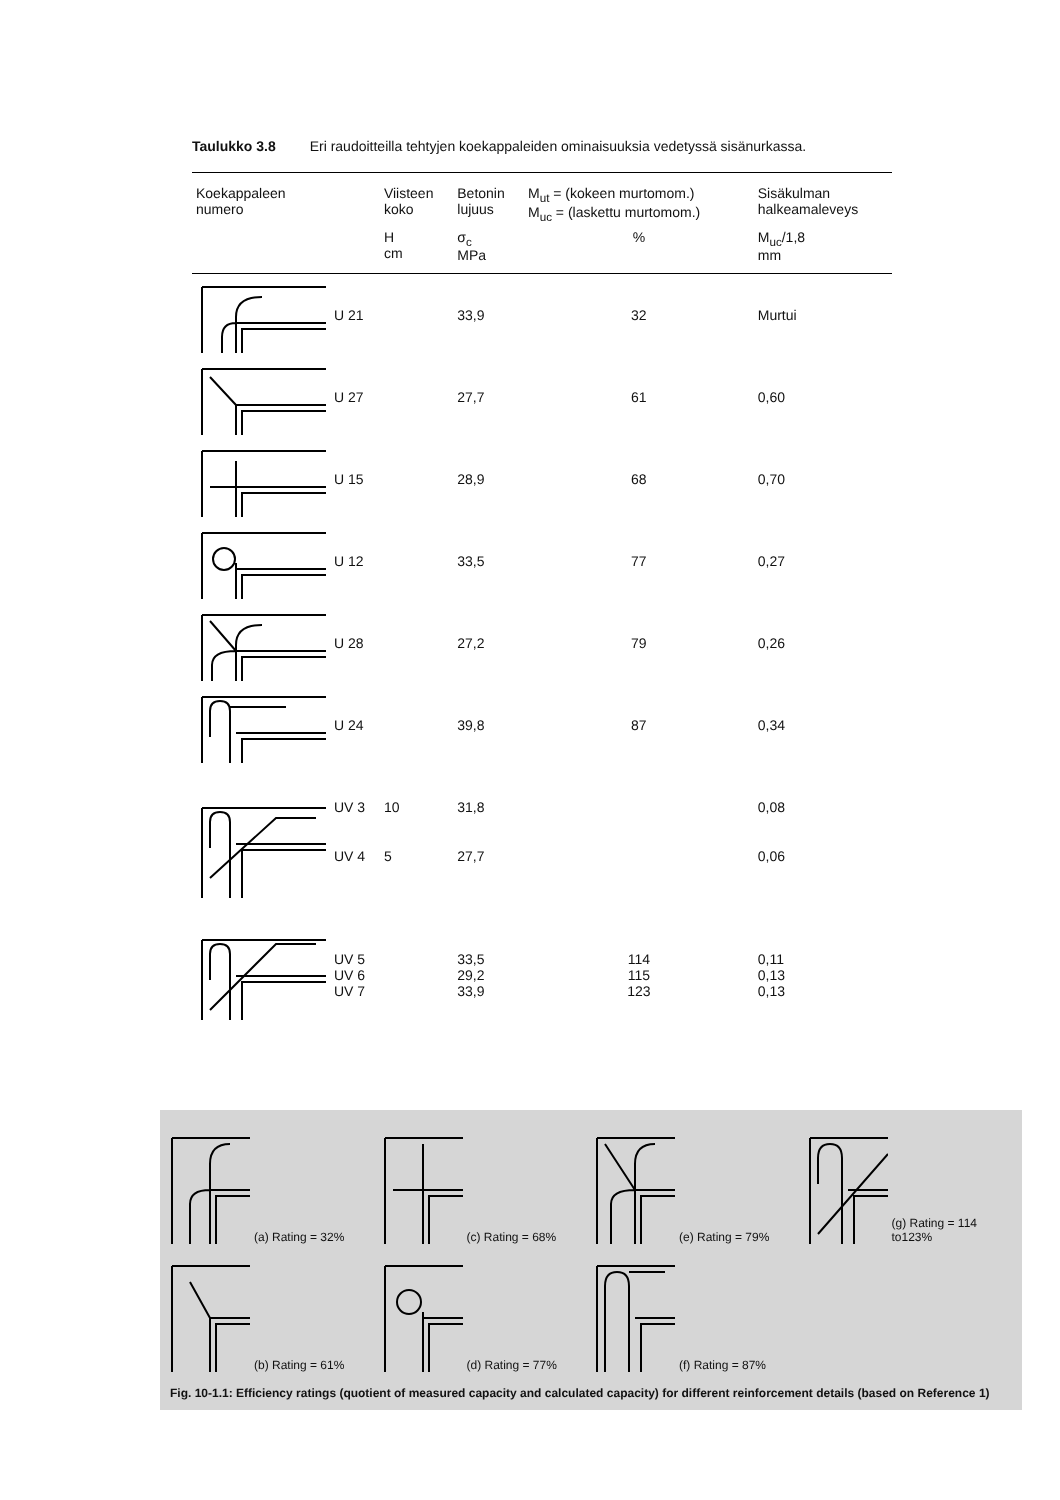Taulukko 3.8 Eri raudoitteilla tehtyjen koekappaleiden ominaisuuksia vedetyssä sisänurkassa.
| Koekappaleen numero | | Viisteen koko | Betonin lujuus | M<sub>ut</sub> = (kokeen murtomom.) M<sub>uc</sub> = (laskettu murtomom.) | Sisäkulman halkeamaleveys |
| --- | --- | --- | --- | --- | --- |
| | | H cm | σ<sub>c</sub> MPa | % | M<sub>uc</sub>/1,8 mm |
| | U 21 | | 33,9 | 32 | Murtui |
| | U 27 | | 27,7 | 61 | 0,60 |
| | U 15 | | 28,9 | 68 | 0,70 |
| | U 12 | | 33,5 | 77 | 0,27 |
| | U 28 | | 27,2 | 79 | 0,26 |
| | U 24 | | 39,8 | 87 | 0,34 |
| | UV 3 | 10 | 31,8 | | 0,08 |
| | UV 4 | 5 | 27,7 | | 0,06 |
| | UV 5 UV 6 UV 7 | | 33,5 29,2 33,9 | 114 115 123 | 0,11 0,13 0,13 |
(a) Rating = 32%
(c) Rating = 68%
(e) Rating = 79%
(g) Rating = 114 to123%
(b) Rating = 61%
(d) Rating = 77%
(f) Rating = 87%
Fig. 10-1.1: Efficiency ratings (quotient of measured capacity and calculated capacity) for different reinforcement details (based on Reference 1)